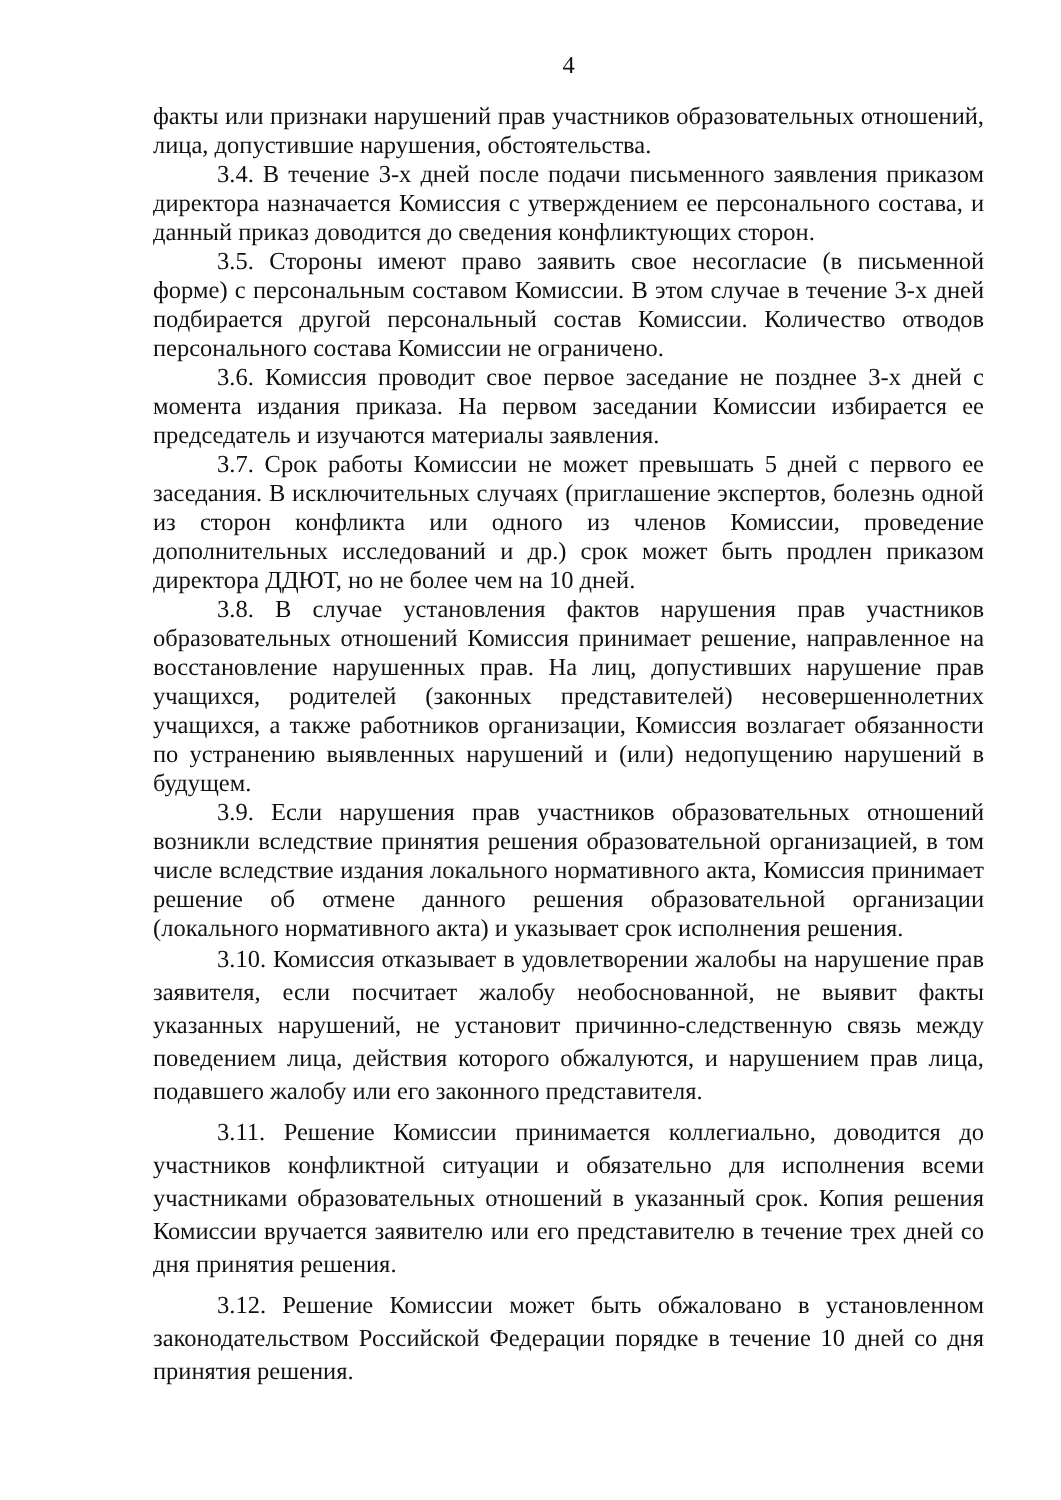4
факты или признаки нарушений прав участников образовательных отношений, лица, допустившие нарушения, обстоятельства.
3.4. В течение 3-х дней после подачи письменного заявления приказом директора назначается Комиссия с утверждением ее персонального состава, и данный приказ доводится до сведения конфликтующих сторон.
3.5. Стороны имеют право заявить свое несогласие (в письменной форме) с персональным составом Комиссии. В этом случае в течение 3-х дней подбирается другой персональный состав Комиссии. Количество отводов персонального состава Комиссии не ограничено.
3.6. Комиссия проводит свое первое заседание не позднее 3-х дней с момента издания приказа. На первом заседании Комиссии избирается ее председатель и изучаются материалы заявления.
3.7. Срок работы Комиссии не может превышать 5 дней с первого ее заседания. В исключительных случаях (приглашение экспертов, болезнь одной из сторон конфликта или одного из членов Комиссии, проведение дополнительных исследований и др.) срок может быть продлен приказом директора ДДЮТ, но не более чем на 10 дней.
3.8. В случае установления фактов нарушения прав участников образовательных отношений Комиссия принимает решение, направленное на восстановление нарушенных прав. На лиц, допустивших нарушение прав учащихся, родителей (законных представителей) несовершеннолетних учащихся, а также работников организации, Комиссия возлагает обязанности по устранению выявленных нарушений и (или) недопущению нарушений в будущем.
3.9. Если нарушения прав участников образовательных отношений возникли вследствие принятия решения образовательной организацией, в том числе вследствие издания локального нормативного акта, Комиссия принимает решение об отмене данного решения образовательной организации (локального нормативного акта) и указывает срок исполнения решения.
3.10. Комиссия отказывает в удовлетворении жалобы на нарушение прав заявителя, если посчитает жалобу необоснованной, не выявит факты указанных нарушений, не установит причинно-следственную связь между поведением лица, действия которого обжалуются, и нарушением прав лица, подавшего жалобу или его законного представителя.
3.11. Решение Комиссии принимается коллегиально, доводится до участников конфликтной ситуации и обязательно для исполнения всеми участниками образовательных отношений в указанный срок. Копия решения Комиссии вручается заявителю или его представителю в течение трех дней со дня принятия решения.
3.12. Решение Комиссии может быть обжаловано в установленном законодательством Российской Федерации порядке в течение 10 дней со дня принятия решения.